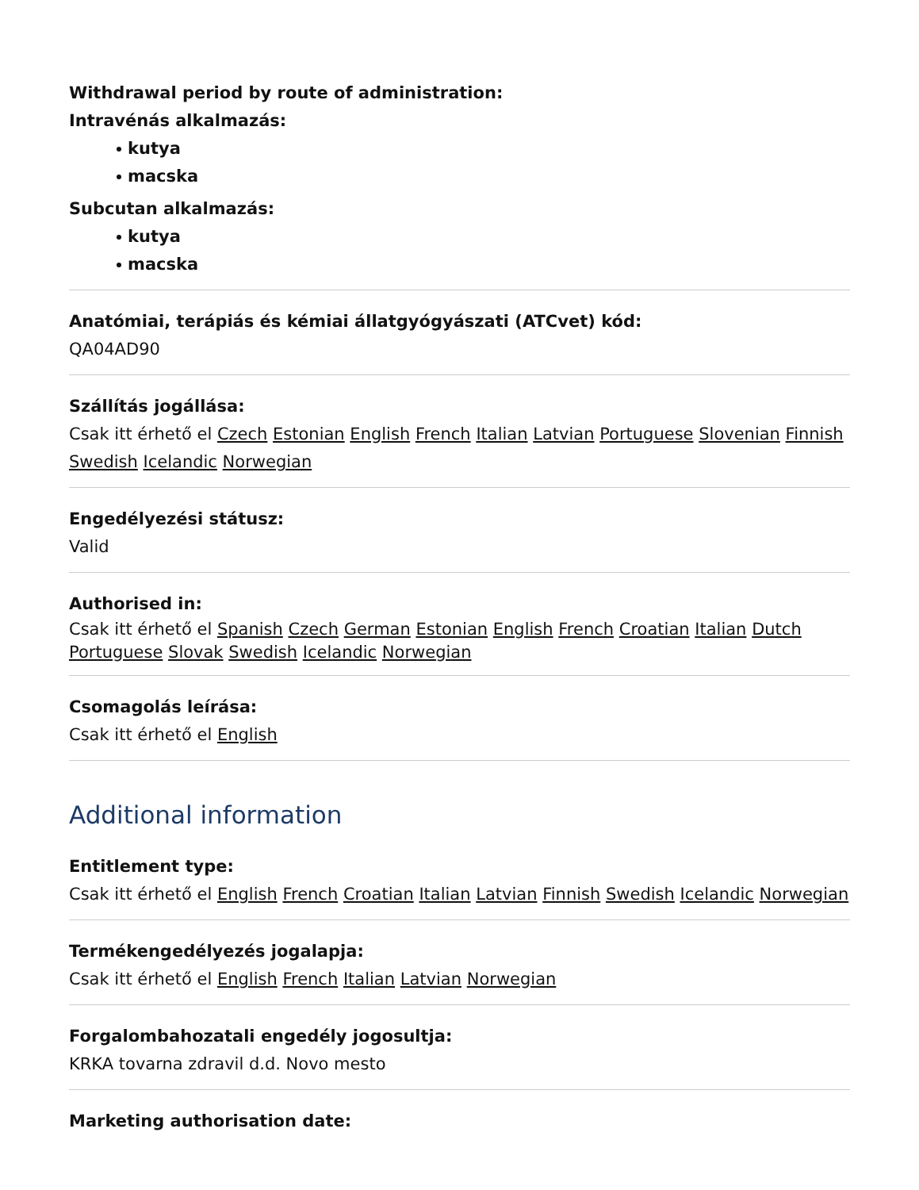Withdrawal period by route of administration:
Intravénás alkalmazás:
kutya
macska
Subcutan alkalmazás:
kutya
macska
Anatómiai, terápiás és kémiai állatgyógyászati (ATCvet) kód:
QA04AD90
Szállítás jogállása:
Csak itt érhető el Czech Estonian English French Italian Latvian Portuguese Slovenian Finnish Swedish Icelandic Norwegian
Engedélyezési státusz:
Valid
Authorised in:
Csak itt érhető el Spanish Czech German Estonian English French Croatian Italian Dutch Portuguese Slovak Swedish Icelandic Norwegian
Csomagolás leírása:
Csak itt érhető el English
Additional information
Entitlement type:
Csak itt érhető el English French Croatian Italian Latvian Finnish Swedish Icelandic Norwegian
Termékengedélyezés jogalapja:
Csak itt érhető el English French Italian Latvian Norwegian
Forgalombahozatali engedély jogosultja:
KRKA tovarna zdravil d.d. Novo mesto
Marketing authorisation date: